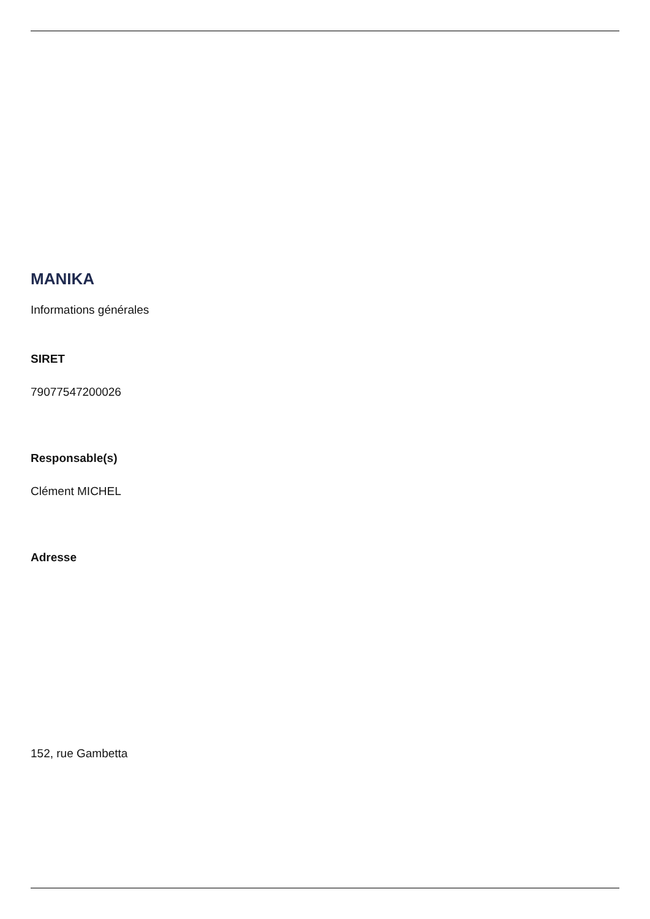MANIKA
Informations générales
SIRET
79077547200026
Responsable(s)
Clément MICHEL
Adresse
152, rue Gambetta